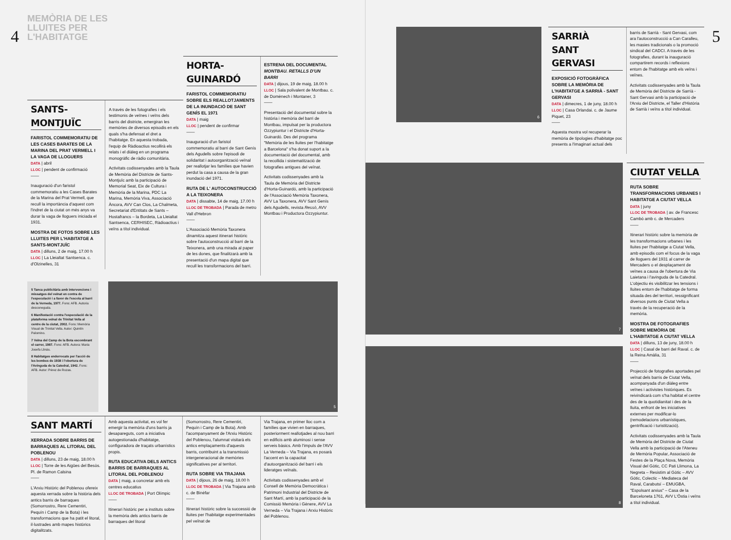4
MEMÒRIA DE LES
LLUITES PER
L'HABITATGE
SANTS-MONTJUÏC
FARISTOL COMMEMORATIU DE LES CASES BARATES DE LA MARINA DEL PRAT VERMELL I LA VAGA DE LLOGUERS
DATA | abril
LLOC | pendent de confirmació
——
Inauguració d'un faristol commemoratiu a les Cases Barates de la Marina del Prat Vermell, que recull la importància d'aquest com l'indret de la ciutat on més anys va durar la vaga de lloguers iniciada el 1931.
MOSTRA DE FOTOS SOBRE LES LLUITES PER L'HABITATGE A SANTS-MONTJUÏC
DATA | dilluns, 2 de maig, 17.00 h
LLOC | La Lleialtat Santsenca. c. d'Olzinelles, 31
A través de les fotografies i els testimonis de veïnes i veïns dels barris del districte, emergiran les memòries de diversos episodis en els quals s'ha defensat el dret a l'habitatge. En aquesta trobada, l'equip de Ràdioactius recollirà els relats i el diàleg en un programa monogràfic de ràdio comunitària.
Activitats codissenyades amb la Taula de Memòria del Districte de Sants-Montjuïc amb la participació de Memorial Seat, Eix de Cultura i Memòria de la Marina, PDC La Marina, Memòria Viva, Associació Àncora, AVV Can Clos, La Chalmeta, Secretariat d'Entitats de Sants – Hostafrancs – la Bordeta, La Lleialtat Santsenca, CERHISEC, Ràdioactius i veïns a títol individual.
HORTA-GUINARDÓ
FARISTOL COMMEMORATIU SOBRE ELS REALLOTJAMENTS DE LA INUNDACIÓ DE SANT GENÍS EL 1971
DATA | maig
LLOC | pendent de confirmar
——
Inauguració d'un faristol commemoratiu al barri de Sant Genís dels Agudells sobre l'episodi de solidaritat i autoorganització veïnal per reallotjar les famílies que havien perdut la casa a causa de la gran inundació del 1971.
RUTA DE L' AUTOCONSTRUCCIÓ A LA TEIXONERA
DATA | dissabte, 14 de maig, 17.00 h
LLOC DE TROBADA | Parada de metro Vall d'Hebron
——
L'Associació Memòria Taxonera dinamitza aquest itinerari històric sobre l'autoconstrucció al barri de la Teixonera, amb una mirada al paper de les dones, que finalitzarà amb la presentació d'un mapa digital que recull les transformacions del barri.
ESTRENA DEL DOCUMENTAL MONTBAU. RETALLS D'UN BARRI
DATA | dijous, 19 de maig, 18.00 h
LLOC | Sala polivalent de Montbau. c. de Domènech i Montaner, 3
——
Presentació del documental sobre la història i memòria del barri de Montbau, impulsat per la productora Ozzypiuntur i el Districte d'Horta-Guinardó. Des del programa "Memòria de les lluites per l'habitatge a Barcelona" s'ha donat suport a la documentació del documental, amb la recollida i sistematització de fotografies antigues del veïnat.
Activitats codissenyades amb la Taula de Memòria del Districte d'Horta-Guinardó, amb la participació de l'Associació Memòria Taxonera, AVV La Taxonera, AVV Sant Genís dels Agudells, revista Ressò, AVV Montbau i Productora Ozzypiuntur.
5 Tanca publicitària amb intervencions i missatges del veïnat en contra de l'especulació i a favor de l'escola al barri de la Verneda, 1977. Fons: AFB. Autoria desconeguda.
6 Manifestació contra l'especulació de la plataforma veïnal de Trinitat Vella al centre de la ciutat, 2002. Fons: Memòria Visual de Trinitat Vella. Autor: Quintín Palomino.
7 Veïna del Camp de la Bota escombrant el carrer, 1987. Fons: AFB. Autora: Maria Josefa Llinàs.
8 Habitatges enderrocats per l'acció de les bombes de 1938 i l'obertura de l'Avinguda de la Catedral, 1942. Fons: AFB. Autor: Pérez de Rozas.
5
SANT MARTÍ
XERRADA SOBRE BARRIS DE BARRAQUES AL LITORAL DEL POBLENOU
DATA | dilluns, 23 de maig, 18.00 h
LLOC | Torre de les Aigües del Besòs. Pl. de Ramon Calsina
——
L'Arxiu Històric del Poblenou ofereix aquesta xerrada sobre la història dels antics barris de barraques (Somorrostro, Rere Cementiri, Pequín i Camp de la Bota) i les transformacions que ha patit el litoral, il·lustrades amb mapes històrics digitalitzats.
Amb aquesta activitat, es vol fer emergir la memòria d'uns barris ja desapareguts, com a iniciativa autogestionada d'habitatge, configuradora de traçats urbanístics propis.
RUTA EDUCATIVA DELS ANTICS BARRIS DE BARRAQUES AL LITORAL DEL POBLENOU
DATA | maig, a concretar amb els centres educatius
LLOC DE TROBADA | Port Olímpic
——
Itinerari històric per a instituts sobre la memòria dels antics barris de barraques del litoral
(Somorrostro, Rere Cementiri, Pequín i Camp de la Bota). Amb l'acompanyament de l'Arxiu Històric del Poblenou, l'alumnat visitarà els antics emplaçaments d'aquests barris, contribuint a la transmissió intergeneracional de memòries significatives per al territori.
RUTA SOBRE VIA TRAJANA
DATA | dijous, 26 de maig, 18.00 h
LLOC DE TROBADA | Via Trajana amb c. de Binèfar
——
Itinerari històric sobre la successió de lluites per l'habitatge experimentades pel veïnat de
Via Trajana, en primer lloc com a famílies que vivien en barraques, posteriorment reallotjades al nou barri en edificis amb aluminosi i sense serveis bàsics. Amb l'impuls de l'AVV La Verneda – Via Trajana, es posarà l'accent en la capacitat d'autoorganització del barri i els lideratges veïnals.
Activitats codissenyades amb el Consell de Memòria Democràtica i Patrimoni Industrial del Districte de Sant Martí, amb la participació de la Comissió Memòria i Gènere, AVV La Verneda – Via Trajana i Arxiu Històric del Poblenou.
5
6
SARRIÀ
SANT GERVASI
EXPOSICIÓ FOTOGRÀFICA SOBRE LA MEMÒRIA DE L'HABITATGE A SARRIÀ - SANT GERVASI
DATA | dimecres, 1 de juny, 18.00 h
LLOC | Casa Orlandai. c. de Jaume Piquet, 23
——
Aquesta mostra vol recuperar la memòria de tipologies d'habitatge poc presents a l'imaginari actual dels
barris de Sarrià - Sant Gervasi, com ara l'autoconstrucció a Can Caralleu, les masies tradicionals o la promoció sindical del CADCI. A través de les fotografies, durant la inauguració compartirem records i reflexions entorn de l'habitatge amb els veïns i veïnes.
Activitats codissenyades amb la Taula de Memòria del Districte de Sarrià - Sant Gervasi amb la participació de l'Arxiu del Districte, el Taller d'Història de Sarrià i veïns a títol individual.
7
8
CIUTAT VELLA
RUTA SOBRE TRANSFORMACIONS URBANES I HABITATGE A CIUTAT VELLA
DATA | juny
LLOC DE TROBADA | av. de Francesc Cambó amb c. de Mercaders
——
Itinerari històric sobre la memòria de les transformacions urbanes i les lluites per l'habitatge a Ciutat Vella, amb episodis com el focus de la vaga de lloguers del 1931 al carrer de Mercaders o el desplaçament de veïnes a causa de l'obertura de Via Laietana i l'avinguda de la Catedral. L'objectiu és visibilitzar les tensions i lluites entorn de l'habitatge de forma situada des del territori, ressignificant diversos punts de Ciutat Vella a través de la recuperació de la memòria.
MOSTRA DE FOTOGRAFIES SOBRE MEMÒRIA DE L'HABITATGE A CIUTAT VELLA
DATA | dilluns, 13 de juny, 18.00 h
LLOC | Casal de barri del Raval. c. de la Reina Amàlia, 31
——
Projecció de fotografies aportades pel veïnat dels barris de Ciutat Vella, acompanyada d'un diàleg entre veïnes i activistes històriques. Es reivindicarà com s'ha habitat el centre des de la quotidianitat i des de la lluita, enfront de les iniciatives externes per modificar-lo (remodelacions urbanístiques, gentrificació i turistització).
Activitats codissenyades amb la Taula de Memòria del Districte de Ciutat Vella amb la participació de l'Ateneu de Memòria Popular, Associació de Festes de la Plaça Nova, Memòria Visual del Gòtic, CC Pati Llimona, La Negreta – Resistim al Gòtic – AVV Gòtic, Colectic – Mediateca del Raval, Carabutsí – EMUGBA, "Espolsant arxius" – Casa de la Barceloneta 1761, AVV L'Òstia i veïns a títol individual.